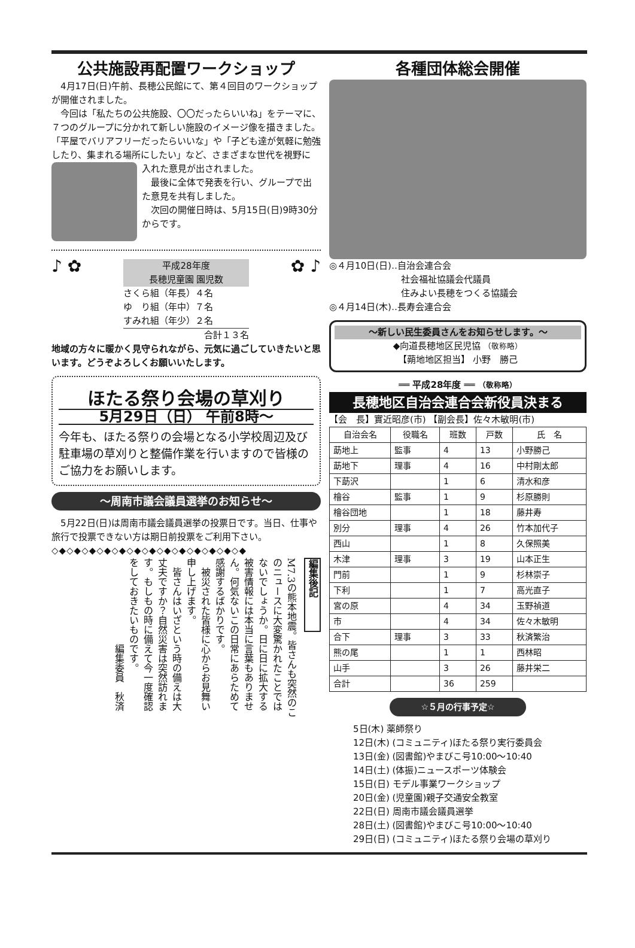公共施設再配置ワークショップ
　4月17日(日)午前、長穂公民館にて、第４回目のワークショップが開催されました。
　今回は「私たちの公共施設、〇〇だったらいいね」をテーマに、７つのグループに分かれて新しい施設のイメージ像を描きました。「平屋でバリアフリーだったらいいな」や「子ども達が気軽に勉強したり、集まれる場所にしたい」など、さまざまな世代を視野に
入れた意見が出されました。
　最後に全体で発表を行い、グループで出た意見を共有しました。
　次回の開催日時は、5月15日(日)9時30分からです。
♪ ✿
平成28年度
長穂児童園 園児数
さくら組（年長）４名
ゆ　り組（年中）７名
すみれ組（年少）２名
合計１３名
✿ ♪
地域の方々に暖かく見守られながら、元気に過ごしていきたいと思います。どうぞよろしくお願いいたします。
ほたる祭り会場の草刈り
5月29日（日） 午前8時～
今年も、ほたる祭りの会場となる小学校周辺及び駐車場の草刈りと整備作業を行いますので皆様のご協力をお願いします。
～周南市議会議員選挙のお知らせ～
　5月22日(日)は周南市議会議員選挙の投票日です。当日、仕事や旅行で投票できない方は期日前投票をご利用下さい。
◇◆◇◆◇◆◇◆◇◆◇◆◇◆◇◆◇◆◇◆◇◆◇◆◇◆
編集後記
M7.3の熊本地震。皆さんも突然のこのニュースに大変驚かれたことではないでしょうか。日に日に拡大する被害情報には本当に言葉もありません。何気ないこの日常にあらためて感謝するばかりです。
　被災された皆様に心からお見舞い申し上げます。
　皆さんはいざという時の備えは大丈夫ですか？自然災害は突然訪れます。もしもの時に備えて今一度確認をしておきたいものです。
　　　　　　　　　編集委員　秋済
各種団体総会開催
◎４月10日(日)‥自治会連合会
　　　　　　　　社会福祉協議会代議員
　　　　　　　　住みよい長穂をつくる協議会
◎４月14日(木)‥長寿会連合会
～新しい民生委員さんをお知らせします。～
◆向道長穂地区民児協 （敬称略）
【蒴地地区担当】 小野　勝己
══ 平成28年度 ══ （敬称略）
長穂地区自治会連合会新役員決まる
【会　長】實近昭彦(市) 【副会長】佐々木敏明(市)
| 自治会名 | 役職名 | 班数 | 戸数 | 氏 名 |
| --- | --- | --- | --- | --- |
| 莇地上 | 監事 | 4 | 13 | 小野勝己 |
| 莇地下 | 理事 | 4 | 16 | 中村剛太郎 |
| 下莇沢 | | 1 | 6 | 清水和彦 |
| 檜谷 | 監事 | 1 | 9 | 杉原勝則 |
| 檜谷団地 | | 1 | 18 | 藤井寿 |
| 別分 | 理事 | 4 | 26 | 竹本加代子 |
| 西山 | | 1 | 8 | 久保照美 |
| 木津 | 理事 | 3 | 19 | 山本正生 |
| 門前 | | 1 | 9 | 杉林崇子 |
| 下利 | | 1 | 7 | 高光直子 |
| 宮の原 | | 4 | 34 | 玉野禎道 |
| 市 | | 4 | 34 | 佐々木敏明 |
| 合下 | 理事 | 3 | 33 | 秋済繁治 |
| 熊の尾 | | 1 | 1 | 西林昭 |
| 山手 | | 3 | 26 | 藤井栄二 |
| 合計 | | 36 | 259 | |
☆５月の行事予定☆
5日(木) 薬師祭り
12日(木) (コミュニティ)ほたる祭り実行委員会
13日(金) (図書館)やまびこ号10:00～10:40
14日(土) (体振)ニュースポーツ体験会
15日(日) モデル事業ワークショップ
20日(金) (児童園)親子交通安全教室
22日(日) 周南市議会議員選挙
28日(土) (図書館)やまびこ号10:00～10:40
29日(日) (コミュニティ)ほたる祭り会場の草刈り